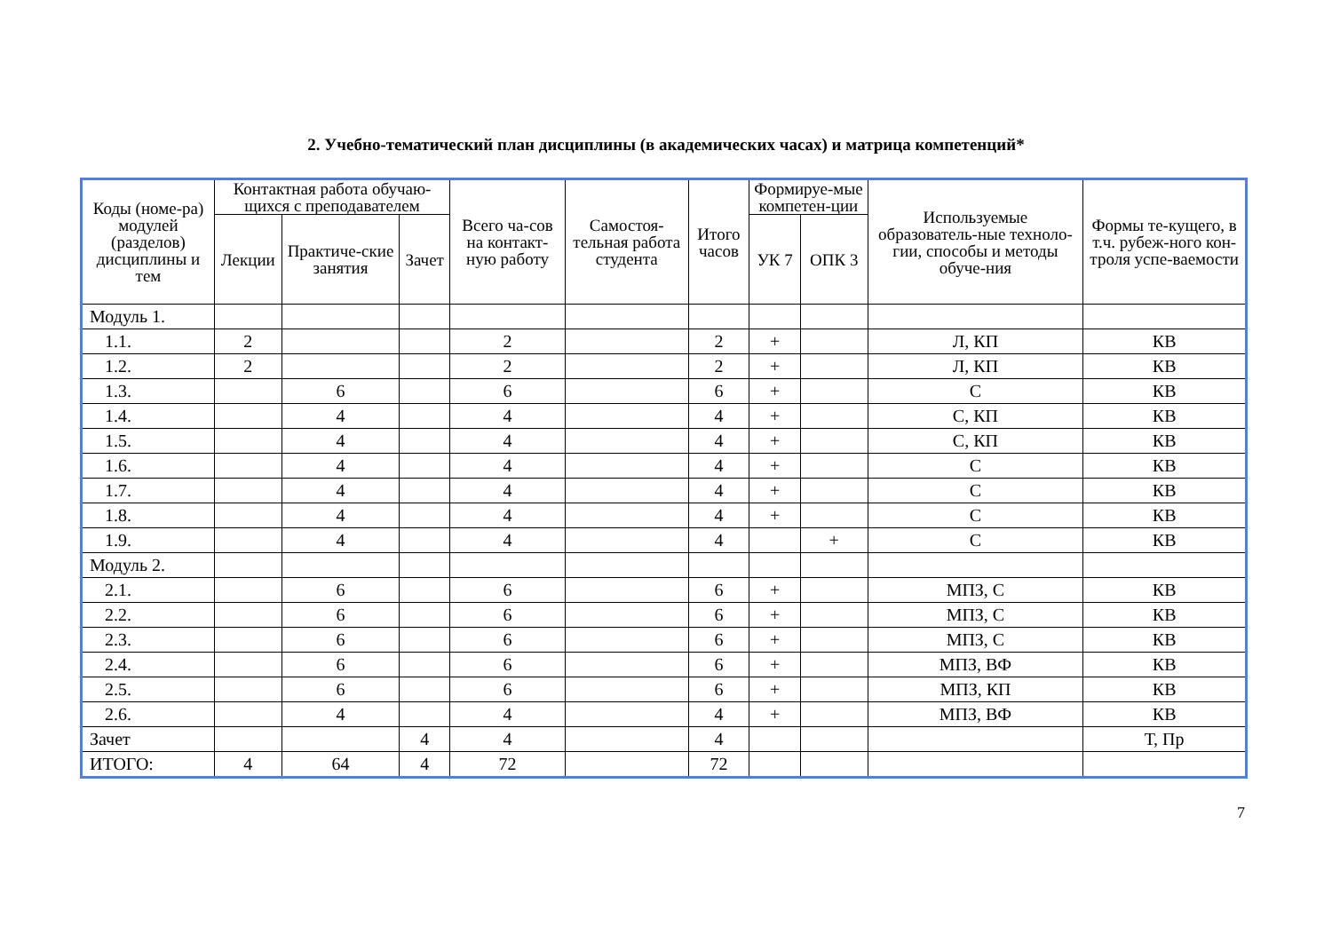2. Учебно-тематический план дисциплины (в академических часах) и матрица компетенций*
| Коды (номе-ра) модулей (разделов) дисциплины и тем | Контактная работа обучаю-щихся с преподавателем | | | Всего ча-сов на контакт-ную работу | Самостоя-тельная работа студента | Итого часов | Формируе-мые компетен-ции | | Используемые образователь-ные техноло-гии, способы и методы обуче-ния | Формы те-кущего, в т.ч. рубеж-ного кон-троля успе-ваемости |
| --- | --- | --- | --- | --- | --- | --- | --- | --- | --- | --- |
| | Лекции | Практиче-ские занятия | Зачет | | | | УК 7 | ОПК 3 | | |
| Модуль 1. | | | | | | | | | | |
| 1.1. | 2 | | | 2 | | 2 | + | | Л, КП | КВ |
| 1.2. | 2 | | | 2 | | 2 | + | | Л, КП | КВ |
| 1.3. | | 6 | | 6 | | 6 | + | | С | КВ |
| 1.4. | | 4 | | 4 | | 4 | + | | С, КП | КВ |
| 1.5. | | 4 | | 4 | | 4 | + | | С, КП | КВ |
| 1.6. | | 4 | | 4 | | 4 | + | | С | КВ |
| 1.7. | | 4 | | 4 | | 4 | + | | С | КВ |
| 1.8. | | 4 | | 4 | | 4 | + | | С | КВ |
| 1.9. | | 4 | | 4 | | 4 | | + | С | КВ |
| Модуль 2. | | | | | | | | | | |
| 2.1. | | 6 | | 6 | | 6 | + | | МПЗ, С | КВ |
| 2.2. | | 6 | | 6 | | 6 | + | | МПЗ, С | КВ |
| 2.3. | | 6 | | 6 | | 6 | + | | МПЗ, С | КВ |
| 2.4. | | 6 | | 6 | | 6 | + | | МПЗ, ВФ | КВ |
| 2.5. | | 6 | | 6 | | 6 | + | | МПЗ, КП | КВ |
| 2.6. | | 4 | | 4 | | 4 | + | | МПЗ, ВФ | КВ |
| Зачет | | | 4 | 4 | | 4 | | | | Т, Пр |
| ИТОГО: | 4 | 64 | 4 | 72 | | 72 | | | | |
7